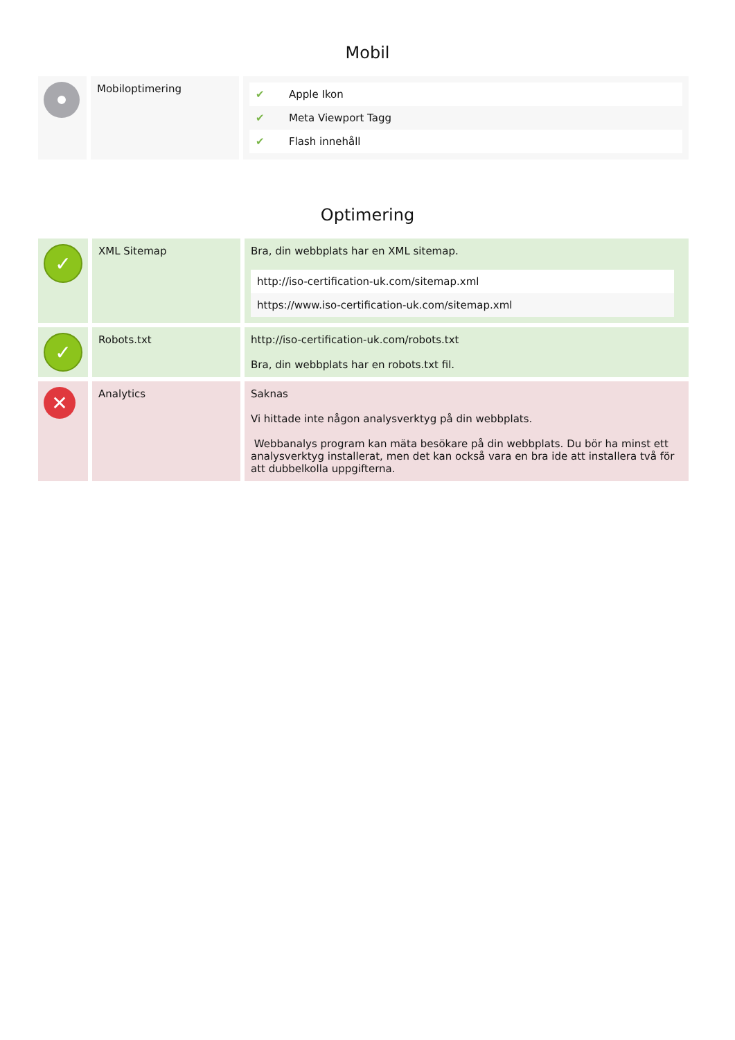Mobil
| | Mobiloptimering | / ✔ / Apple Ikon / / ✔ / Meta Viewport Tagg / / ✔ / Flash innehåll / |
Optimering
| ✓ | XML Sitemap | Bra, din webbplats har en XML sitemap. / http://iso-certification-uk.com/sitemap.xml / / https://www.iso-certification-uk.com/sitemap.xml / |
| ✓ | Robots.txt | http://iso-certification-uk.com/robots.txt Bra, din webbplats har en robots.txt fil. |
| ✕ | Analytics | Saknas Vi hittade inte någon analysverktyg på din webbplats. Webbanalys program kan mäta besökare på din webbplats. Du bör ha minst ett analysverktyg installerat, men det kan också vara en bra ide att installera två för att dubbelkolla uppgifterna. |